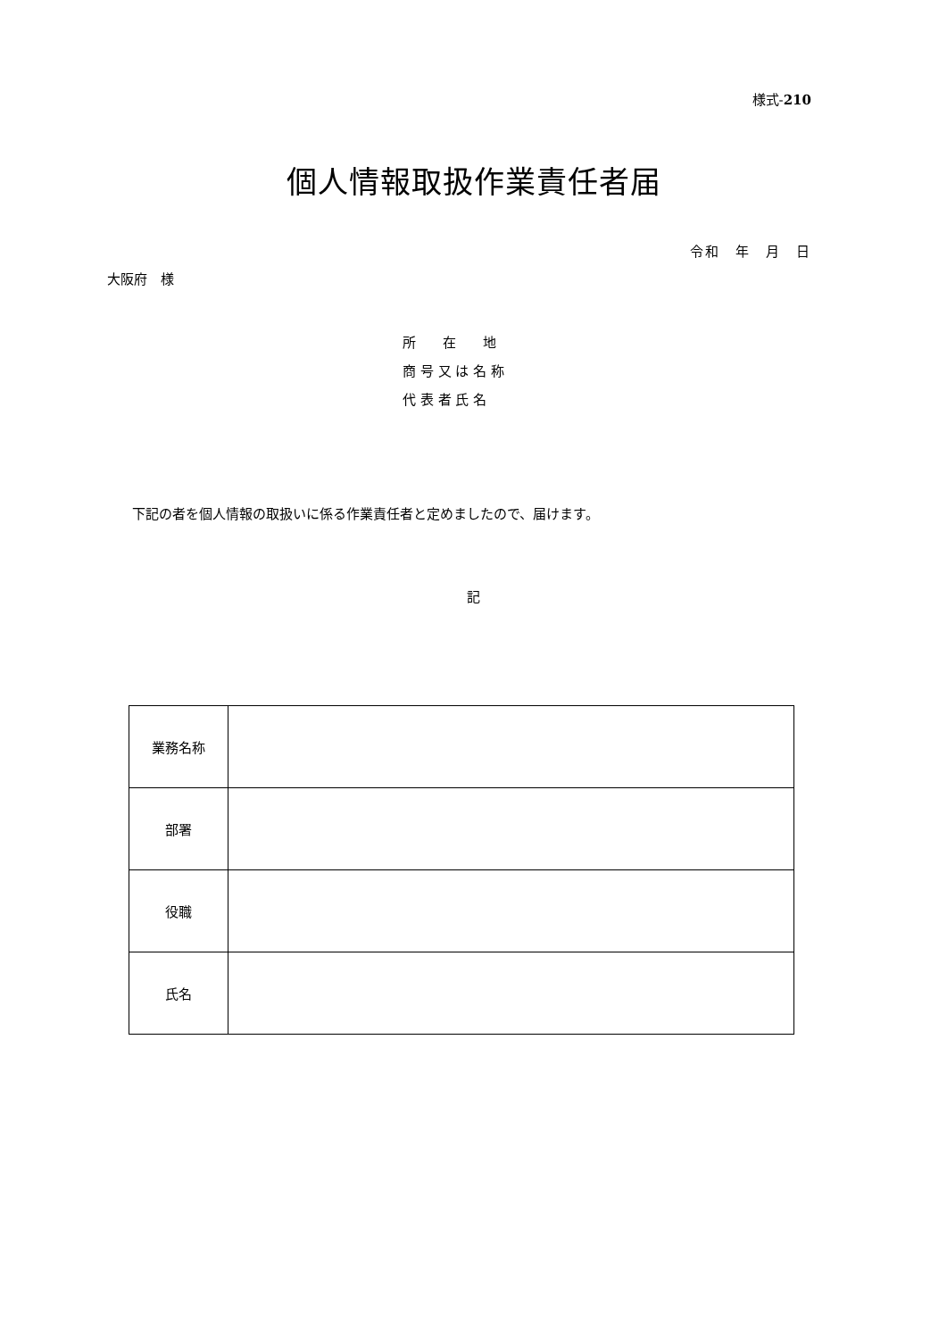様式-210
個人情報取扱作業責任者届
令和　年　月　日
大阪府　様
所　　在　　地
商 号 又 は 名 称
代 表 者 氏 名
下記の者を個人情報の取扱いに係る作業責任者と定めましたので、届けます。
記
| 業務名称 | |
| 部署 | |
| 役職 | |
| 氏名 | |